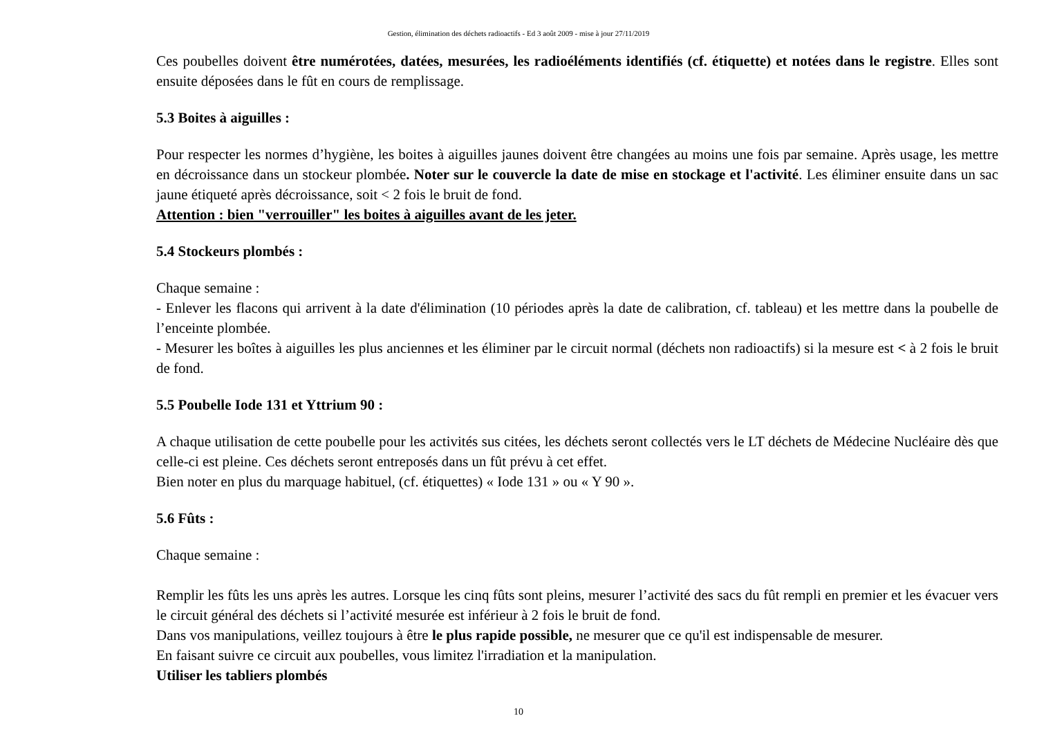Gestion, élimination des déchets radioactifs - Ed 3 août 2009 - mise à jour 27/11/2019
Ces poubelles doivent être numérotées, datées, mesurées, les radioéléments identifiés (cf. étiquette) et notées dans le registre. Elles sont ensuite déposées dans le fût en cours de remplissage.
5.3 Boites à aiguilles :
Pour respecter les normes d’hygiène, les boites à aiguilles jaunes doivent être changées au moins une fois par semaine. Après usage, les mettre en décroissance dans un stockeur plombée. Noter sur le couvercle la date de mise en stockage et l'activité. Les éliminer ensuite dans un sac jaune étiqueté après décroissance, soit < 2 fois le bruit de fond.
Attention : bien "verrouiller" les boites à aiguilles avant de les jeter.
5.4 Stockeurs plombés :
Chaque semaine :
- Enlever les flacons qui arrivent à la date d'élimination (10 périodes après la date de calibration, cf. tableau) et les mettre dans la poubelle de l’enceinte plombée.
- Mesurer les boîtes à aiguilles les plus anciennes et les éliminer par le circuit normal (déchets non radioactifs) si la mesure est < à 2 fois le bruit de fond.
5.5 Poubelle Iode 131 et Yttrium 90 :
A chaque utilisation de cette poubelle pour les activités sus citées, les déchets seront collectés vers le LT déchets de Médecine Nucléaire dès que celle-ci est pleine. Ces déchets seront entreposés dans un fût prévu à cet effet.
Bien noter en plus du marquage habituel, (cf. étiquettes) « Iode 131 » ou « Y 90 ».
5.6 Fûts :
Chaque semaine :
Remplir les fûts les uns après les autres. Lorsque les cinq fûts sont pleins, mesurer l’activité des sacs du fût rempli en premier et les évacuer vers le circuit général des déchets si l’activité mesurée est inférieur à 2 fois le bruit de fond.
Dans vos manipulations, veillez toujours à être le plus rapide possible, ne mesurer que ce qu'il est indispensable de mesurer.
En faisant suivre ce circuit aux poubelles, vous limitez l'irradiation et la manipulation.
Utiliser les tabliers plombés
10